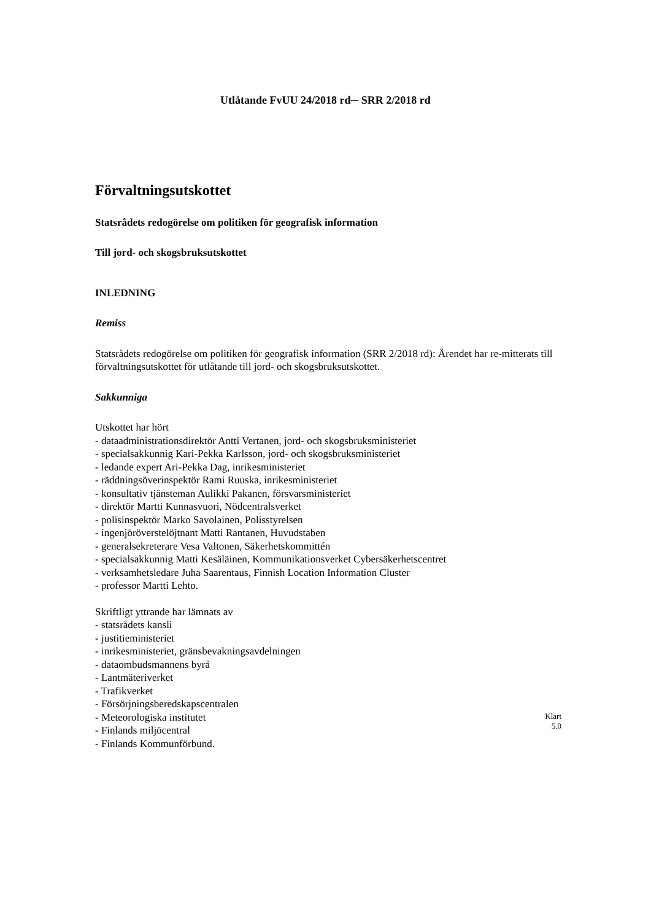Utlåtande FvUU 24/2018 rd─ SRR 2/2018 rd
Förvaltningsutskottet
Statsrådets redogörelse om politiken för geografisk information
Till jord- och skogsbruksutskottet
INLEDNING
Remiss
Statsrådets redogörelse om politiken för geografisk information (SRR 2/2018 rd): Ärendet har re-mitterats till förvaltningsutskottet för utlåtande till jord- och skogsbruksutskottet.
Sakkunniga
Utskottet har hört
- dataadministrationsdirektör Antti Vertanen, jord- och skogsbruksministeriet
- specialsakkunnig Kari-Pekka Karlsson, jord- och skogsbruksministeriet
- ledande expert Ari-Pekka Dag, inrikesministeriet
- räddningsöverinspektör Rami Ruuska, inrikesministeriet
- konsultativ tjänsteman Aulikki Pakanen, försvarsministeriet
- direktör Martti Kunnasvuori, Nödcentralsverket
- polisinspektör Marko Savolainen, Polisstyrelsen
- ingenjöröverstelöjtnant Matti Rantanen, Huvudstaben
- generalsekreterare Vesa Valtonen, Säkerhetskommittén
- specialsakkunnig Matti Kesäläinen, Kommunikationsverket Cybersäkerhetscentret
- verksamhetsledare Juha Saarentaus, Finnish Location Information Cluster
- professor Martti Lehto.
Skriftligt yttrande har lämnats av
- statsrådets kansli
- justitieministeriet
- inrikesministeriet, gränsbevakningsavdelningen
- dataombudsmannens byrå
- Lantmäteriverket
- Trafikverket
- Försörjningsberedskapscentralen
- Meteorologiska institutet
- Finlands miljöcentral
- Finlands Kommunförbund.
Klart
5.0